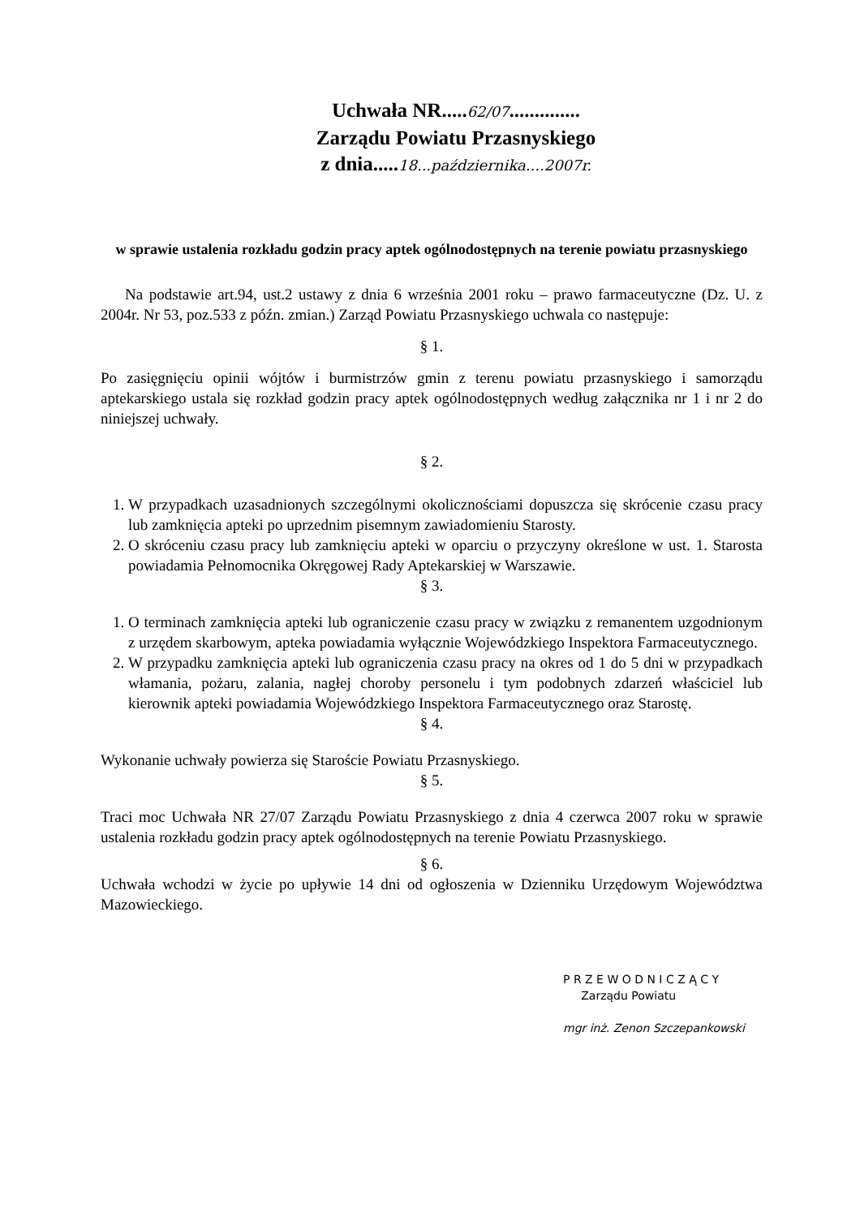Uchwała NR.....62/07..............
Zarządu Powiatu Przasnyskiego
z dnia.....18...października....2007r.
w sprawie ustalenia rozkładu godzin pracy aptek ogólnodostępnych na terenie powiatu przasnyskiego
Na podstawie art.94, ust.2 ustawy z dnia 6 września 2001 roku – prawo farmaceutyczne (Dz. U. z 2004r. Nr 53, poz.533 z późn. zmian.) Zarząd Powiatu Przasnyskiego uchwala co następuje:
§ 1.
Po zasięgnięciu opinii wójtów i burmistrzów gmin z terenu powiatu przasnyskiego i samorządu aptekarskiego ustala się rozkład godzin pracy aptek ogólnodostępnych według załącznika nr 1 i nr 2 do niniejszej uchwały.
§ 2.
1. W przypadkach uzasadnionych szczególnymi okolicznościami dopuszcza się skrócenie czasu pracy lub zamknięcia apteki po uprzednim pisemnym zawiadomieniu Starosty.
2. O skróceniu czasu pracy lub zamknięciu apteki w oparciu o przyczyny określone w ust. 1. Starosta powiadamia Pełnomocnika Okręgowej Rady Aptekarskiej w Warszawie.
§ 3.
1. O terminach zamknięcia apteki lub ograniczenie czasu pracy w związku z remanentem uzgodnionym z urzędem skarbowym, apteka powiadamia wyłącznie Wojewódzkiego Inspektora Farmaceutycznego.
2. W przypadku zamknięcia apteki lub ograniczenia czasu pracy na okres od 1 do 5 dni w przypadkach włamania, pożaru, zalania, nagłej choroby personelu i tym podobnych zdarzeń właściciel lub kierownik apteki powiadamia Wojewódzkiego Inspektora Farmaceutycznego oraz Starostę.
§ 4.
Wykonanie uchwały powierza się Staroście Powiatu Przasnyskiego.
§ 5.
Traci moc Uchwała NR 27/07 Zarządu Powiatu Przasnyskiego z dnia 4 czerwca 2007 roku w sprawie ustalenia rozkładu godzin pracy aptek ogólnodostępnych na terenie Powiatu Przasnyskiego.
§ 6.
Uchwała wchodzi w życie po upływie 14 dni od ogłoszenia w Dzienniku Urzędowym Województwa Mazowieckiego.
P R Z E W O D N I C Z Ą C Y
Zarządu Powiatu
mgr inż. Zenon Szczepankowski